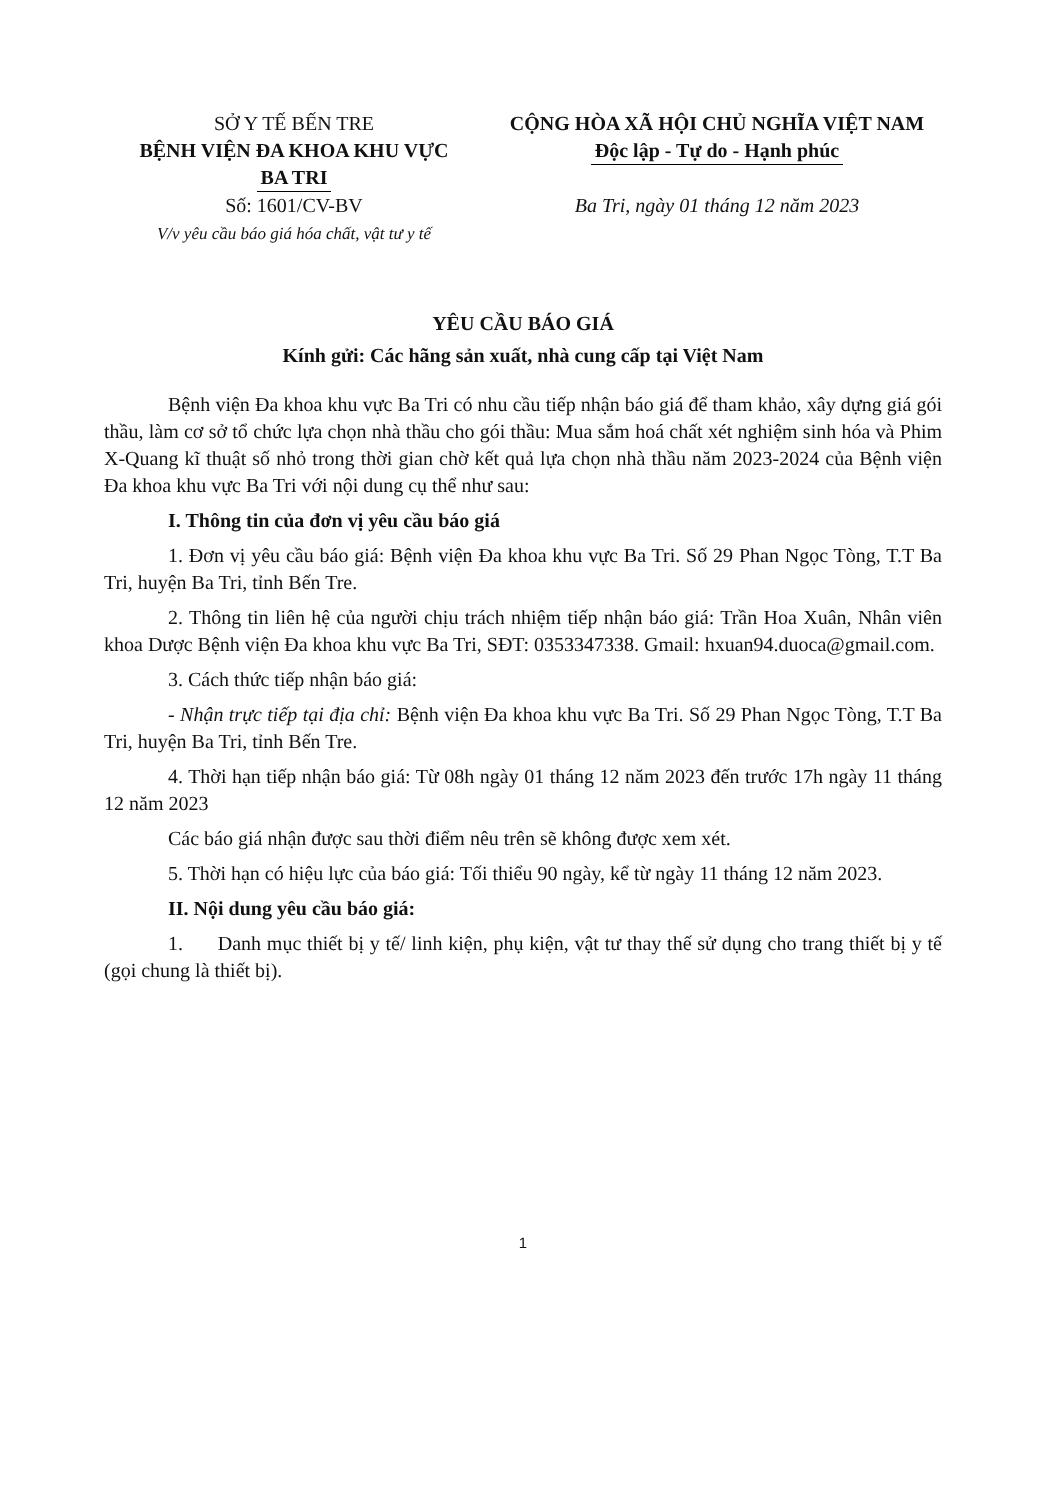SỞ Y TẾ BẾN TRE
BỆNH VIỆN ĐA KHOA KHU VỰC
BA TRI
Số: 1601/CV-BV
V/v yêu cầu báo giá hóa chất, vật tư y tế
CỘNG HÒA XÃ HỘI CHỦ NGHĨA VIỆT NAM
Độc lập - Tự do - Hạnh phúc
Ba Tri, ngày 01 tháng 12 năm 2023
YÊU CẦU BÁO GIÁ
Kính gửi: Các hãng sản xuất, nhà cung cấp tại Việt Nam
Bệnh viện Đa khoa khu vực Ba Tri có nhu cầu tiếp nhận báo giá để tham khảo, xây dựng giá gói thầu, làm cơ sở tổ chức lựa chọn nhà thầu cho gói thầu: Mua sắm hoá chất xét nghiệm sinh hóa và Phim X-Quang kĩ thuật số nhỏ trong thời gian chờ kết quả lựa chọn nhà thầu năm 2023-2024 của Bệnh viện Đa khoa khu vực Ba Tri với nội dung cụ thể như sau:
I. Thông tin của đơn vị yêu cầu báo giá
1. Đơn vị yêu cầu báo giá: Bệnh viện Đa khoa khu vực Ba Tri. Số 29 Phan Ngọc Tòng, T.T Ba Tri, huyện Ba Tri, tỉnh Bến Tre.
2. Thông tin liên hệ của người chịu trách nhiệm tiếp nhận báo giá: Trần Hoa Xuân, Nhân viên khoa Dược Bệnh viện Đa khoa khu vực Ba Tri, SĐT: 0353347338. Gmail: hxuan94.duoca@gmail.com.
3. Cách thức tiếp nhận báo giá:
- Nhận trực tiếp tại địa chỉ: Bệnh viện Đa khoa khu vực Ba Tri. Số 29 Phan Ngọc Tòng, T.T Ba Tri, huyện Ba Tri, tỉnh Bến Tre.
4. Thời hạn tiếp nhận báo giá: Từ 08h ngày 01 tháng 12 năm 2023 đến trước 17h ngày 11 tháng 12 năm 2023
Các báo giá nhận được sau thời điểm nêu trên sẽ không được xem xét.
5. Thời hạn có hiệu lực của báo giá: Tối thiểu 90 ngày, kể từ ngày 11 tháng 12 năm 2023.
II. Nội dung yêu cầu báo giá:
1. Danh mục thiết bị y tế/ linh kiện, phụ kiện, vật tư thay thế sử dụng cho trang thiết bị y tế (gọi chung là thiết bị).
1